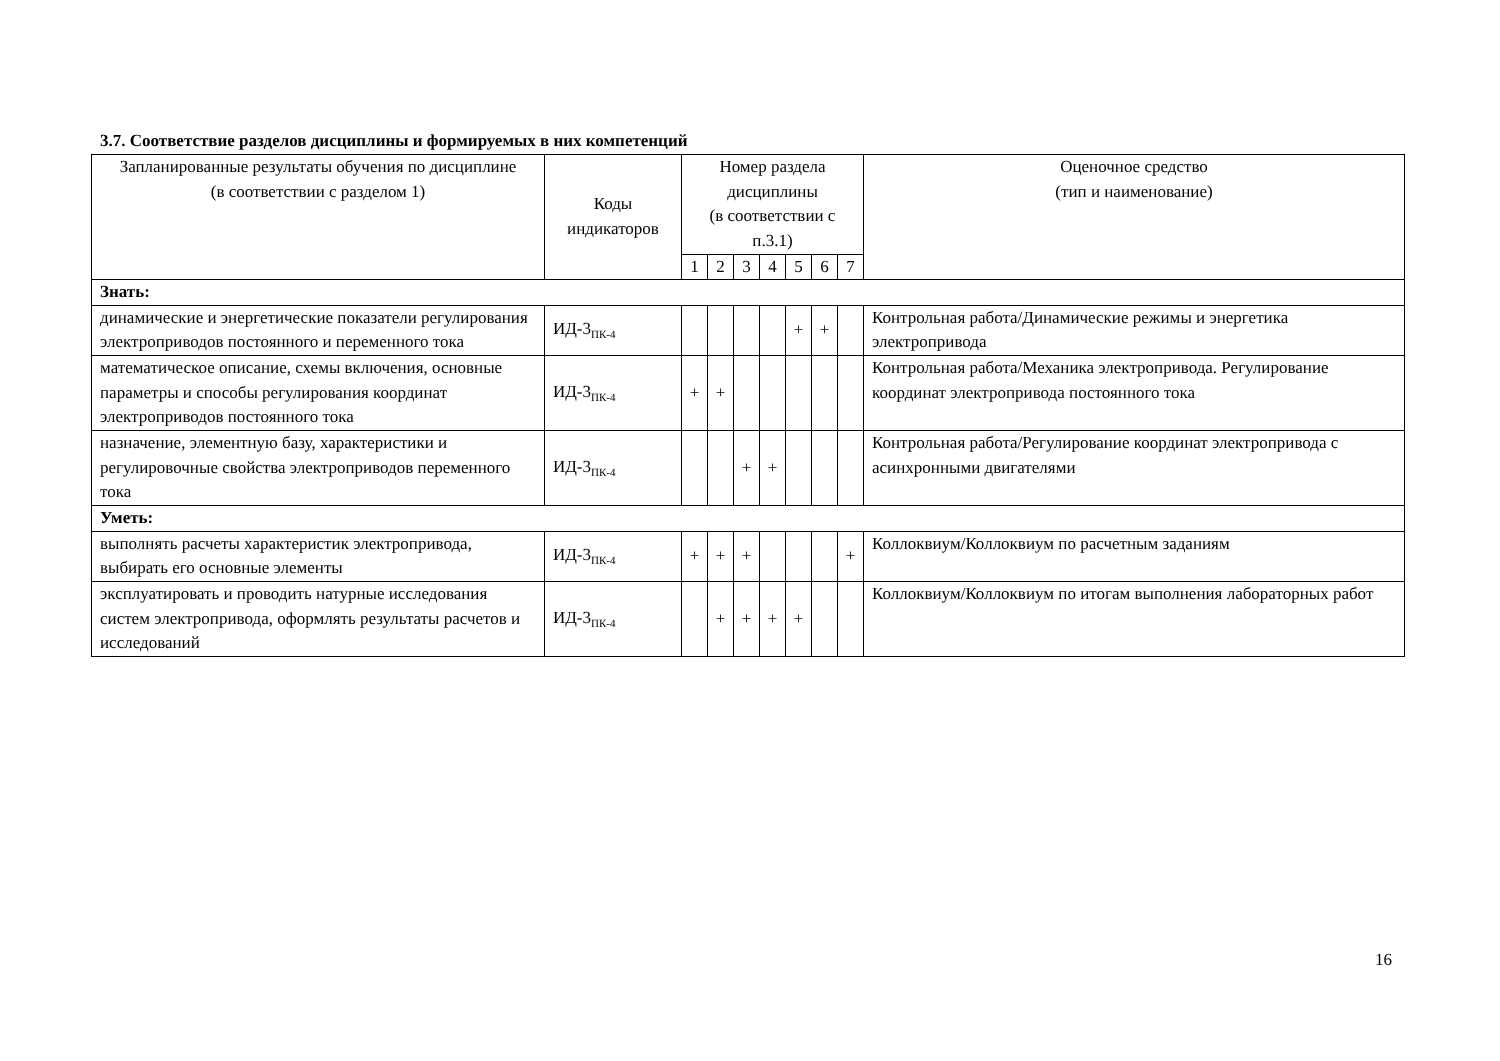3.7. Соответствие разделов дисциплины и формируемых в них компетенций
| Запланированные результаты обучения по дисциплине (в соответствии с разделом 1) | Коды индикаторов | Номер раздела дисциплины (в соответствии с п.3.1) | | | | | | | Оценочное средство (тип и наименование) |
| --- | --- | --- | --- | --- | --- | --- | --- | --- | --- |
| | | 1 | 2 | 3 | 4 | 5 | 6 | 7 | |
| Знать: | | | | | | | | | |
| динамические и энергетические показатели регулирования электроприводов постоянного и переменного тока | ИД-3<sub>ПК-4</sub> | | | | | + | + | | Контрольная работа/Динамические режимы и энергетика электропривода |
| математическое описание, схемы включения, основные параметры и способы регулирования координат электроприводов постоянного тока | ИД-3<sub>ПК-4</sub> | + | + | | | | | | Контрольная работа/Механика электропривода. Регулирование координат электропривода постоянного тока |
| назначение, элементную базу, характеристики и регулировочные свойства электроприводов переменного тока | ИД-3<sub>ПК-4</sub> | | | + | + | | | | Контрольная работа/Регулирование координат электропривода с асинхронными двигателями |
| Уметь: | | | | | | | | | |
| выполнять расчеты характеристик электропривода, выбирать его основные элементы | ИД-3<sub>ПК-4</sub> | + | + | + | | | | + | Коллоквиум/Коллоквиум по расчетным заданиям |
| эксплуатировать и проводить натурные исследования систем электропривода, оформлять результаты расчетов и исследований | ИД-3<sub>ПК-4</sub> | | + | + | + | + | | | Коллоквиум/Коллоквиум по итогам выполнения лабораторных работ |
16